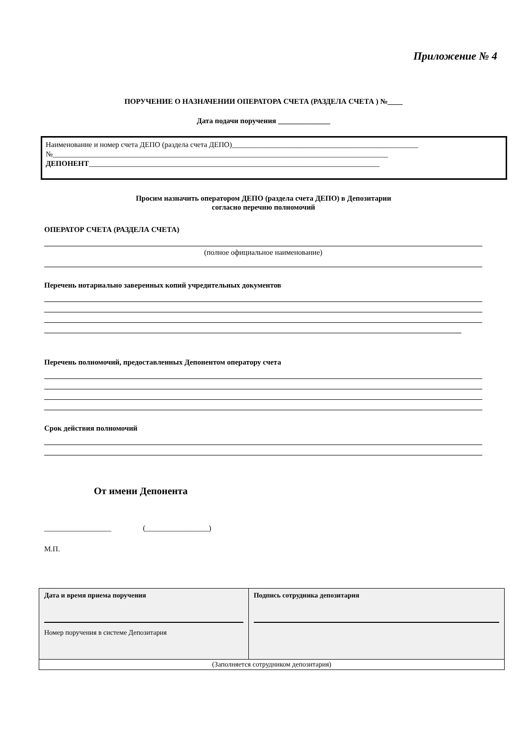Приложение № 4
ПОРУЧЕНИЕ О НАЗНАЧЕНИИ ОПЕРАТОРА СЧЕТА (РАЗДЕЛА СЧЕТА ) №____
Дата подачи поручения ______________
Наименование и номер счета ДЕПО (раздела счета ДЕПО)__________________________________________________
№__________________________________________________________________________________________
ДЕПОНЕНТ______________________________________________________________________________
Просим назначить оператором ДЕПО (раздела счета ДЕПО) в Депозитарии
согласно перечню полномочий
ОПЕРАТОР СЧЕТА (РАЗДЕЛА СЧЕТА)
(полное официальное наименование)
Перечень нотариально заверенных копий учредительных документов
Перечень полномочий, предоставленных Депонентом оператору счета
Срок действия полномочий
От имени Депонента
__________________ (_________________)
М.П.
| Дата и время приема поручения Номер поручения в системе Депозитария | Подпись сотрудника депозитария |
| (Заполняется сотрудником депозитария) | |